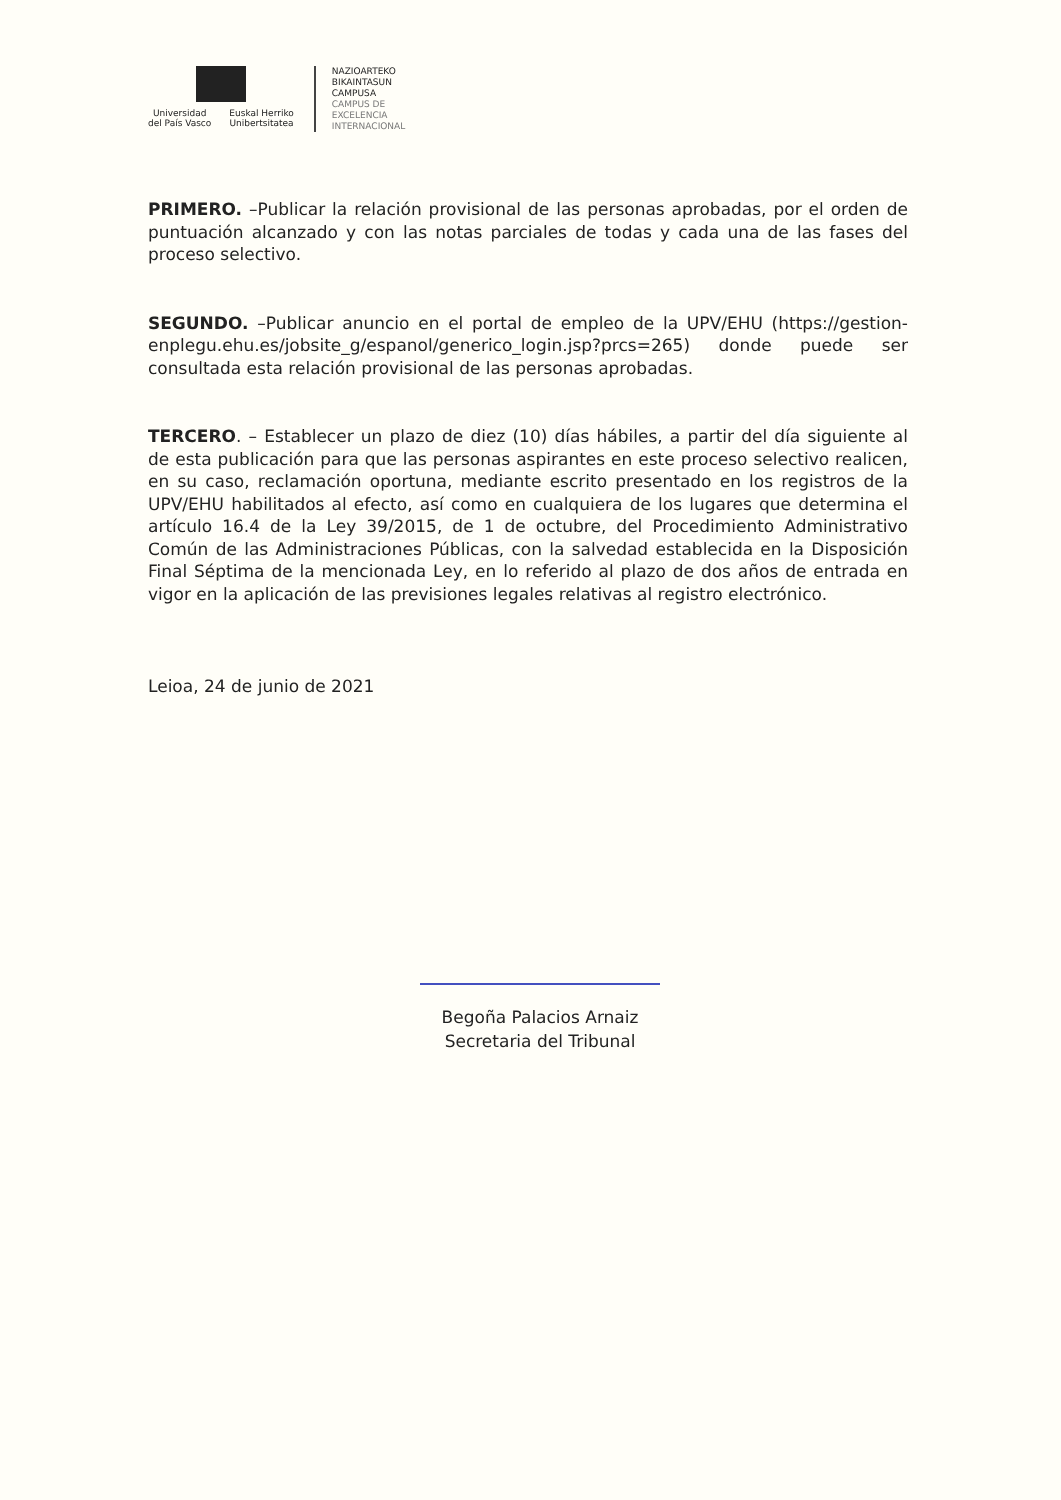Universidad
del País Vasco
Euskal Herriko
Unibertsitatea
NAZIOARTEKO
BIKAINTASUN
CAMPUSA
CAMPUS DE
EXCELENCIA
INTERNACIONAL
PRIMERO. –Publicar la relación provisional de las personas aprobadas, por el orden de puntuación alcanzado y con las notas parciales de todas y cada una de las fases del proceso selectivo.
SEGUNDO. –Publicar anuncio en el portal de empleo de la UPV/EHU (https://gestion-enplegu.ehu.es/jobsite_g/espanol/generico_login.jsp?prcs=265) donde puede ser consultada esta relación provisional de las personas aprobadas.
TERCERO. – Establecer un plazo de diez (10) días hábiles, a partir del día siguiente al de esta publicación para que las personas aspirantes en este proceso selectivo realicen, en su caso, reclamación oportuna, mediante escrito presentado en los registros de la UPV/EHU habilitados al efecto, así como en cualquiera de los lugares que determina el artículo 16.4 de la Ley 39/2015, de 1 de octubre, del Procedimiento Administrativo Común de las Administraciones Públicas, con la salvedad establecida en la Disposición Final Séptima de la mencionada Ley, en lo referido al plazo de dos años de entrada en vigor en la aplicación de las previsiones legales relativas al registro electrónico.
Leioa, 24 de junio de 2021
Begoña Palacios Arnaiz
Secretaria del Tribunal